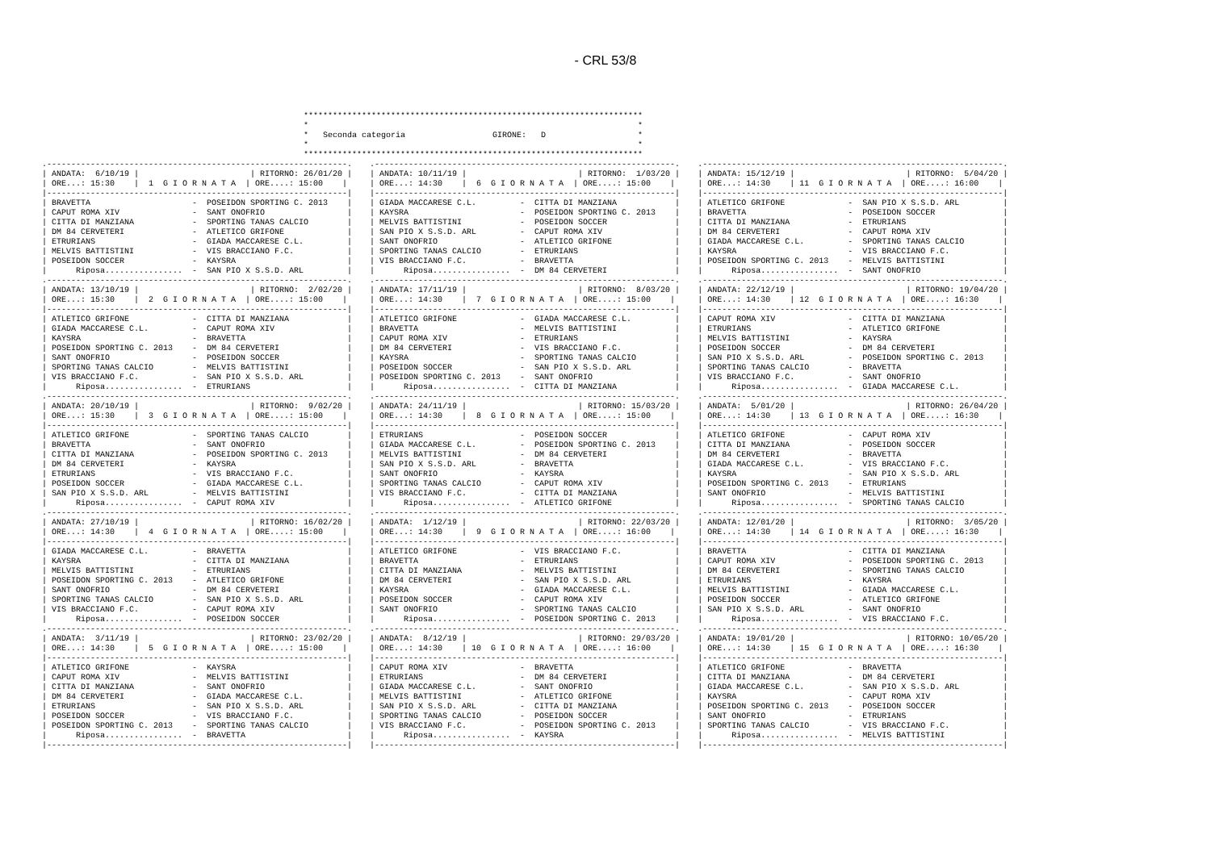- CRL 53/8
**********************************************************************
*                                                                    *
*   Seconda categoria                  GIRONE:   D                   *
*                                                                    *
**********************************************************************
.--------------------------------------------------------------.
| ANDATA:  6/10/19 |                       | RITORNO: 26/01/20 |
| ORE...: 15:30    |  1  G I O R N A T A  | ORE....: 15:00    |
|--------------------------------------------------------------|
| BRAVETTA                     -  POSEIDON SPORTING C. 2013    |
| CAPUT ROMA XIV               -  SANT ONOFRIO                 |
| CITTA DI MANZIANA            -  SPORTING TANAS CALCIO        |
| DM 84 CERVETERI              -  ATLETICO GRIFONE             |
| ETRURIANS                    -  GIADA MACCARESE C.L.         |
| MELVIS BATTISTINI            -  VIS BRACCIANO F.C.           |
| POSEIDON SOCCER              -  KAYSRA                       |
|      Riposa................  -  SAN PIO X S.S.D. ARL         |
.--------------------------------------------------------------.
| ANDATA: 13/10/19 |                       | RITORNO:  2/02/20 |
| ORE...: 15:30    |  2  G I O R N A T A  | ORE....: 15:00    |
|--------------------------------------------------------------|
| ATLETICO GRIFONE             -  CITTA DI MANZIANA            |
| GIADA MACCARESE C.L.         -  CAPUT ROMA XIV               |
| KAYSRA                       -  BRAVETTA                     |
| POSEIDON SPORTING C. 2013    -  DM 84 CERVETERI              |
| SANT ONOFRIO                 -  POSEIDON SOCCER              |
| SPORTING TANAS CALCIO        -  MELVIS BATTISTINI            |
| VIS BRACCIANO F.C.           -  SAN PIO X S.S.D. ARL         |
|      Riposa................  -  ETRURIANS                    |
.--------------------------------------------------------------.
| ANDATA: 20/10/19 |                       | RITORNO:  9/02/20 |
| ORE...: 15:30    |  3  G I O R N A T A  | ORE....: 15:00    |
|--------------------------------------------------------------|
| ATLETICO GRIFONE             -  SPORTING TANAS CALCIO        |
| BRAVETTA                     -  SANT ONOFRIO                 |
| CITTA DI MANZIANA            -  POSEIDON SPORTING C. 2013    |
| DM 84 CERVETERI              -  KAYSRA                       |
| ETRURIANS                    -  VIS BRACCIANO F.C.           |
| POSEIDON SOCCER              -  GIADA MACCARESE C.L.         |
| SAN PIO X S.S.D. ARL         -  MELVIS BATTISTINI            |
|      Riposa................  -  CAPUT ROMA XIV               |
.--------------------------------------------------------------.
| ANDATA: 27/10/19 |                       | RITORNO: 16/02/20 |
| ORE...: 14:30    |  4  G I O R N A T A  | ORE....: 15:00    |
|--------------------------------------------------------------|
| GIADA MACCARESE C.L.         -  BRAVETTA                     |
| KAYSRA                       -  CITTA DI MANZIANA            |
| MELVIS BATTISTINI            -  ETRURIANS                    |
| POSEIDON SPORTING C. 2013    -  ATLETICO GRIFONE             |
| SANT ONOFRIO                 -  DM 84 CERVETERI              |
| SPORTING TANAS CALCIO        -  SAN PIO X S.S.D. ARL         |
| VIS BRACCIANO F.C.           -  CAPUT ROMA XIV               |
|      Riposa................  -  POSEIDON SOCCER              |
.--------------------------------------------------------------.
| ANDATA:  3/11/19 |                       | RITORNO: 23/02/20 |
| ORE...: 14:30    |  5  G I O R N A T A  | ORE....: 15:00    |
|--------------------------------------------------------------|
| ATLETICO GRIFONE             -  KAYSRA                       |
| CAPUT ROMA XIV               -  MELVIS BATTISTINI            |
| CITTA DI MANZIANA            -  SANT ONOFRIO                 |
| DM 84 CERVETERI              -  GIADA MACCARESE C.L.         |
| ETRURIANS                    -  SAN PIO X S.S.D. ARL         |
| POSEIDON SOCCER              -  VIS BRACCIANO F.C.           |
| POSEIDON SPORTING C. 2013    -  SPORTING TANAS CALCIO        |
|      Riposa................  -  BRAVETTA                     |
|--------------------------------------------------------------|
.--------------------------------------------------------------.
| ANDATA: 10/11/19 |                       | RITORNO:  1/03/20 |
| ORE...: 14:30    |  6  G I O R N A T A  | ORE....: 15:00    |
|--------------------------------------------------------------|
| GIADA MACCARESE C.L.         -  CITTA DI MANZIANA            |
| KAYSRA                       -  POSEIDON SPORTING C. 2013    |
| MELVIS BATTISTINI            -  POSEIDON SOCCER              |
| SAN PIO X S.S.D. ARL         -  CAPUT ROMA XIV               |
| SANT ONOFRIO                 -  ATLETICO GRIFONE             |
| SPORTING TANAS CALCIO        -  ETRURIANS                    |
| VIS BRACCIANO F.C.           -  BRAVETTA                     |
|      Riposa................  -  DM 84 CERVETERI              |
.--------------------------------------------------------------.
| ANDATA: 17/11/19 |                       | RITORNO:  8/03/20 |
| ORE...: 14:30    |  7  G I O R N A T A  | ORE....: 15:00    |
|--------------------------------------------------------------|
| ATLETICO GRIFONE             -  GIADA MACCARESE C.L.         |
| BRAVETTA                     -  MELVIS BATTISTINI            |
| CAPUT ROMA XIV               -  ETRURIANS                    |
| DM 84 CERVETERI              -  VIS BRACCIANO F.C.           |
| KAYSRA                       -  SPORTING TANAS CALCIO        |
| POSEIDON SOCCER              -  SAN PIO X S.S.D. ARL         |
| POSEIDON SPORTING C. 2013    -  SANT ONOFRIO                 |
|      Riposa................  -  CITTA DI MANZIANA            |
.--------------------------------------------------------------.
| ANDATA: 24/11/19 |                       | RITORNO: 15/03/20 |
| ORE...: 14:30    |  8  G I O R N A T A  | ORE....: 15:00    |
|--------------------------------------------------------------|
| ETRURIANS                    -  POSEIDON SOCCER              |
| GIADA MACCARESE C.L.         -  POSEIDON SPORTING C. 2013    |
| MELVIS BATTISTINI            -  DM 84 CERVETERI              |
| SAN PIO X S.S.D. ARL         -  BRAVETTA                     |
| SANT ONOFRIO                 -  KAYSRA                       |
| SPORTING TANAS CALCIO        -  CAPUT ROMA XIV               |
| VIS BRACCIANO F.C.           -  CITTA DI MANZIANA            |
|      Riposa................  -  ATLETICO GRIFONE             |
.--------------------------------------------------------------.
| ANDATA:  1/12/19 |                       | RITORNO: 22/03/20 |
| ORE...: 14:30    |  9  G I O R N A T A  | ORE....: 16:00    |
|--------------------------------------------------------------|
| ATLETICO GRIFONE             -  VIS BRACCIANO F.C.           |
| BRAVETTA                     -  ETRURIANS                    |
| CITTA DI MANZIANA            -  MELVIS BATTISTINI            |
| DM 84 CERVETERI              -  SAN PIO X S.S.D. ARL         |
| KAYSRA                       -  GIADA MACCARESE C.L.         |
| POSEIDON SOCCER              -  CAPUT ROMA XIV               |
| SANT ONOFRIO                 -  SPORTING TANAS CALCIO        |
|      Riposa................  -  POSEIDON SPORTING C. 2013    |
.--------------------------------------------------------------.
| ANDATA:  8/12/19 |                       | RITORNO: 29/03/20 |
| ORE...: 14:30    | 10  G I O R N A T A  | ORE....: 16:00    |
|--------------------------------------------------------------|
| CAPUT ROMA XIV               -  BRAVETTA                     |
| ETRURIANS                    -  DM 84 CERVETERI              |
| GIADA MACCARESE C.L.         -  SANT ONOFRIO                 |
| MELVIS BATTISTINI            -  ATLETICO GRIFONE             |
| SAN PIO X S.S.D. ARL         -  CITTA DI MANZIANA            |
| SPORTING TANAS CALCIO        -  POSEIDON SOCCER              |
| VIS BRACCIANO F.C.           -  POSEIDON SPORTING C. 2013    |
|      Riposa................  -  KAYSRA                       |
|--------------------------------------------------------------|
.--------------------------------------------------------------.
| ANDATA: 15/12/19 |                       | RITORNO:  5/04/20 |
| ORE...: 14:30    | 11  G I O R N A T A  | ORE....: 16:00    |
|--------------------------------------------------------------|
| ATLETICO GRIFONE             -  SAN PIO X S.S.D. ARL         |
| BRAVETTA                     -  POSEIDON SOCCER              |
| CITTA DI MANZIANA            -  ETRURIANS                    |
| DM 84 CERVETERI              -  CAPUT ROMA XIV               |
| GIADA MACCARESE C.L.         -  SPORTING TANAS CALCIO        |
| KAYSRA                       -  VIS BRACCIANO F.C.           |
| POSEIDON SPORTING C. 2013    -  MELVIS BATTISTINI            |
|      Riposa................  -  SANT ONOFRIO                 |
.--------------------------------------------------------------.
| ANDATA: 22/12/19 |                       | RITORNO: 19/04/20 |
| ORE...: 14:30    | 12  G I O R N A T A  | ORE....: 16:30    |
|--------------------------------------------------------------|
| CAPUT ROMA XIV               -  CITTA DI MANZIANA            |
| ETRURIANS                    -  ATLETICO GRIFONE             |
| MELVIS BATTISTINI            -  KAYSRA                       |
| POSEIDON SOCCER              -  DM 84 CERVETERI              |
| SAN PIO X S.S.D. ARL         -  POSEIDON SPORTING C. 2013    |
| SPORTING TANAS CALCIO        -  BRAVETTA                     |
| VIS BRACCIANO F.C.           -  SANT ONOFRIO                 |
|      Riposa................  -  GIADA MACCARESE C.L.         |
.--------------------------------------------------------------.
| ANDATA:  5/01/20 |                       | RITORNO: 26/04/20 |
| ORE...: 14:30    | 13  G I O R N A T A  | ORE....: 16:30    |
|--------------------------------------------------------------|
| ATLETICO GRIFONE             -  CAPUT ROMA XIV               |
| CITTA DI MANZIANA            -  POSEIDON SOCCER              |
| DM 84 CERVETERI              -  BRAVETTA                     |
| GIADA MACCARESE C.L.         -  VIS BRACCIANO F.C.           |
| KAYSRA                       -  SAN PIO X S.S.D. ARL         |
| POSEIDON SPORTING C. 2013    -  ETRURIANS                    |
| SANT ONOFRIO                 -  MELVIS BATTISTINI            |
|      Riposa................  -  SPORTING TANAS CALCIO        |
.--------------------------------------------------------------.
| ANDATA: 12/01/20 |                       | RITORNO:  3/05/20 |
| ORE...: 14:30    | 14  G I O R N A T A  | ORE....: 16:30    |
|--------------------------------------------------------------|
| BRAVETTA                     -  CITTA DI MANZIANA            |
| CAPUT ROMA XIV               -  POSEIDON SPORTING C. 2013    |
| DM 84 CERVETERI              -  SPORTING TANAS CALCIO        |
| ETRURIANS                    -  KAYSRA                       |
| MELVIS BATTISTINI            -  GIADA MACCARESE C.L.         |
| POSEIDON SOCCER              -  ATLETICO GRIFONE             |
| SAN PIO X S.S.D. ARL         -  SANT ONOFRIO                 |
|      Riposa................  -  VIS BRACCIANO F.C.           |
.--------------------------------------------------------------.
| ANDATA: 19/01/20 |                       | RITORNO: 10/05/20 |
| ORE...: 14:30    | 15  G I O R N A T A  | ORE....: 16:30    |
|--------------------------------------------------------------|
| ATLETICO GRIFONE             -  BRAVETTA                     |
| CITTA DI MANZIANA            -  DM 84 CERVETERI              |
| GIADA MACCARESE C.L.         -  SAN PIO X S.S.D. ARL         |
| KAYSRA                       -  CAPUT ROMA XIV               |
| POSEIDON SPORTING C. 2013    -  POSEIDON SOCCER              |
| SANT ONOFRIO                 -  ETRURIANS                    |
| SPORTING TANAS CALCIO        -  VIS BRACCIANO F.C.           |
|      Riposa................  -  MELVIS BATTISTINI            |
|--------------------------------------------------------------|